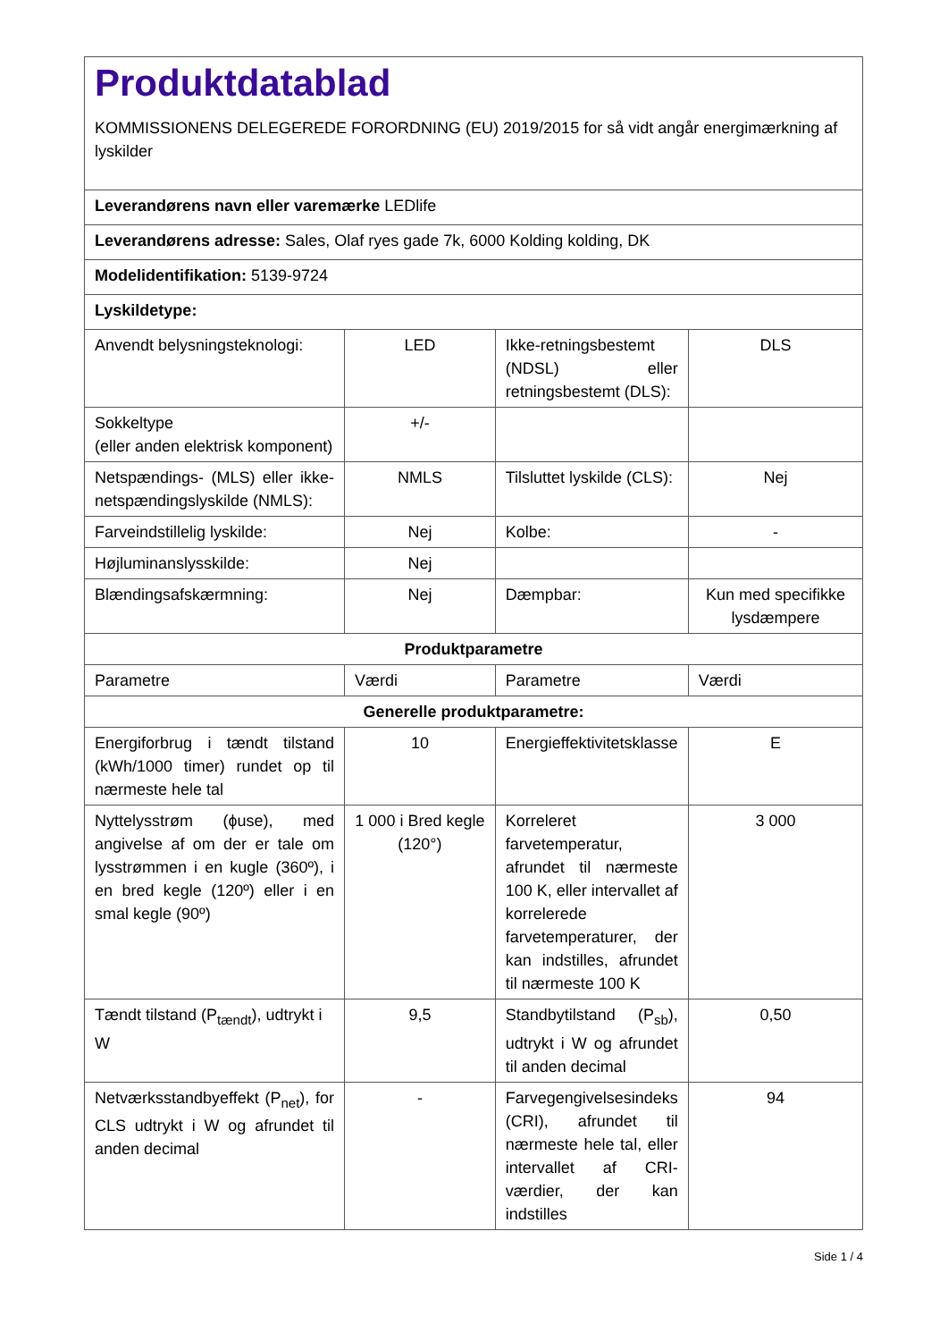| Produktdatablad KOMMISSIONENS DELEGEREDE FORORDNING (EU) 2019/2015 for så vidt angår energimærkning af lyskilder | | | |
| Leverandørens navn eller varemærke LEDlife | | | |
| Leverandørens adresse: Sales, Olaf ryes gade 7k, 6000 Kolding kolding, DK | | | |
| Modelidentifikation: 5139-9724 | | | |
| Lyskildetype: | | | |
| Anvendt belysningsteknologi: | LED | Ikke-retningsbestemt (NDSL) eller retningsbestemt (DLS): | DLS |
| Sokkeltype (eller anden elektrisk komponent) | +/- | | |
| Netspændings- (MLS) eller ikke-netspændingslyskilde (NMLS): | NMLS | Tilsluttet lyskilde (CLS): | Nej |
| Farveindstillelig lyskilde: | Nej | Kolbe: | - |
| Højluminanslysskilde: | Nej | | |
| Blændingsafskærmning: | Nej | Dæmpbar: | Kun med specifikke lysdæmpere |
| Produktparametre | | | |
| Parametre | Værdi | Parametre | Værdi |
| Generelle produktparametre: | | | |
| Energiforbrug i tændt tilstand (kWh/1000 timer) rundet op til nærmeste hele tal | 10 | Energieffektivitetsklasse | E |
| Nyttelysstrøm (ɸuse), med angivelse af om der er tale om lysstrømmen i en kugle (360º), i en bred kegle (120º) eller i en smal kegle (90º) | 1 000 i Bred kegle (120°) | Korreleret farvetemperatur, afrundet til nærmeste 100 K, eller intervallet af korrelerede farvetemperaturer, der kan indstilles, afrundet til nærmeste 100 K | 3 000 |
| Tændt tilstand (P<sub>tændt</sub>), udtrykt i W | 9,5 | Standbytilstand (P<sub>sb</sub>), udtrykt i W og afrundet til anden decimal | 0,50 |
| Netværksstandbyeffekt (P<sub>net</sub>), for CLS udtrykt i W og afrundet til anden decimal | - | Farvegengivelsesindeks (CRI), afrundet til nærmeste hele tal, eller intervallet af CRI-værdier, der kan indstilles | 94 |
Side 1 / 4